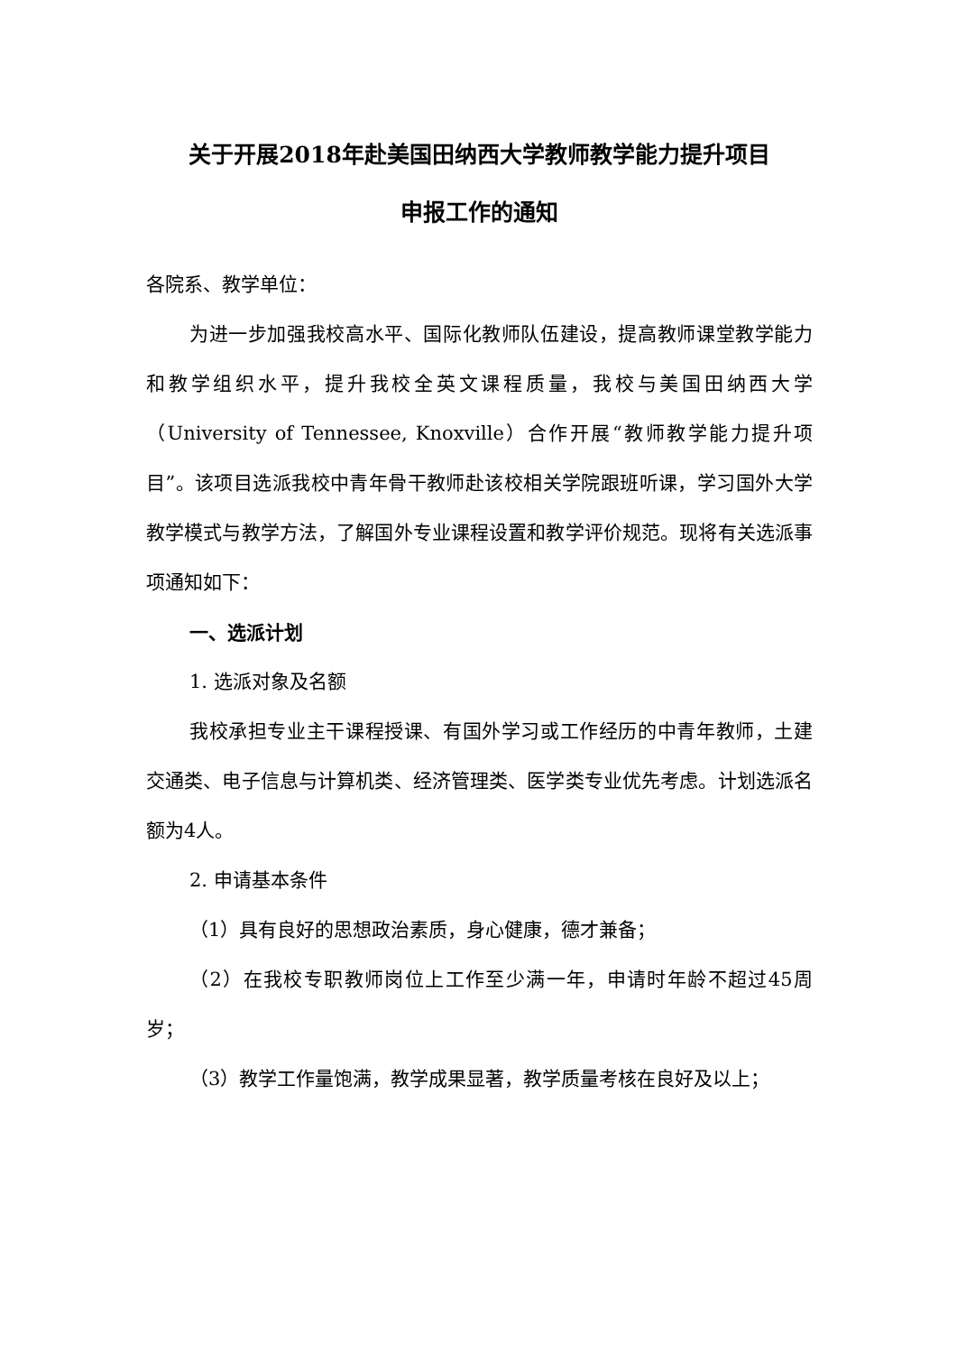关于开展2018年赴美国田纳西大学教师教学能力提升项目
申报工作的通知
各院系、教学单位：
为进一步加强我校高水平、国际化教师队伍建设，提高教师课堂教学能力和教学组织水平，提升我校全英文课程质量，我校与美国田纳西大学（University of Tennessee, Knoxville）合作开展“教师教学能力提升项目”。该项目选派我校中青年骨干教师赴该校相关学院跟班听课，学习国外大学教学模式与教学方法，了解国外专业课程设置和教学评价规范。现将有关选派事项通知如下：
一、选派计划
1. 选派对象及名额
我校承担专业主干课程授课、有国外学习或工作经历的中青年教师，土建交通类、电子信息与计算机类、经济管理类、医学类专业优先考虑。计划选派名额为4人。
2. 申请基本条件
（1）具有良好的思想政治素质，身心健康，德才兼备；
（2）在我校专职教师岗位上工作至少满一年，申请时年龄不超过45周岁；
（3）教学工作量饱满，教学成果显著，教学质量考核在良好及以上；